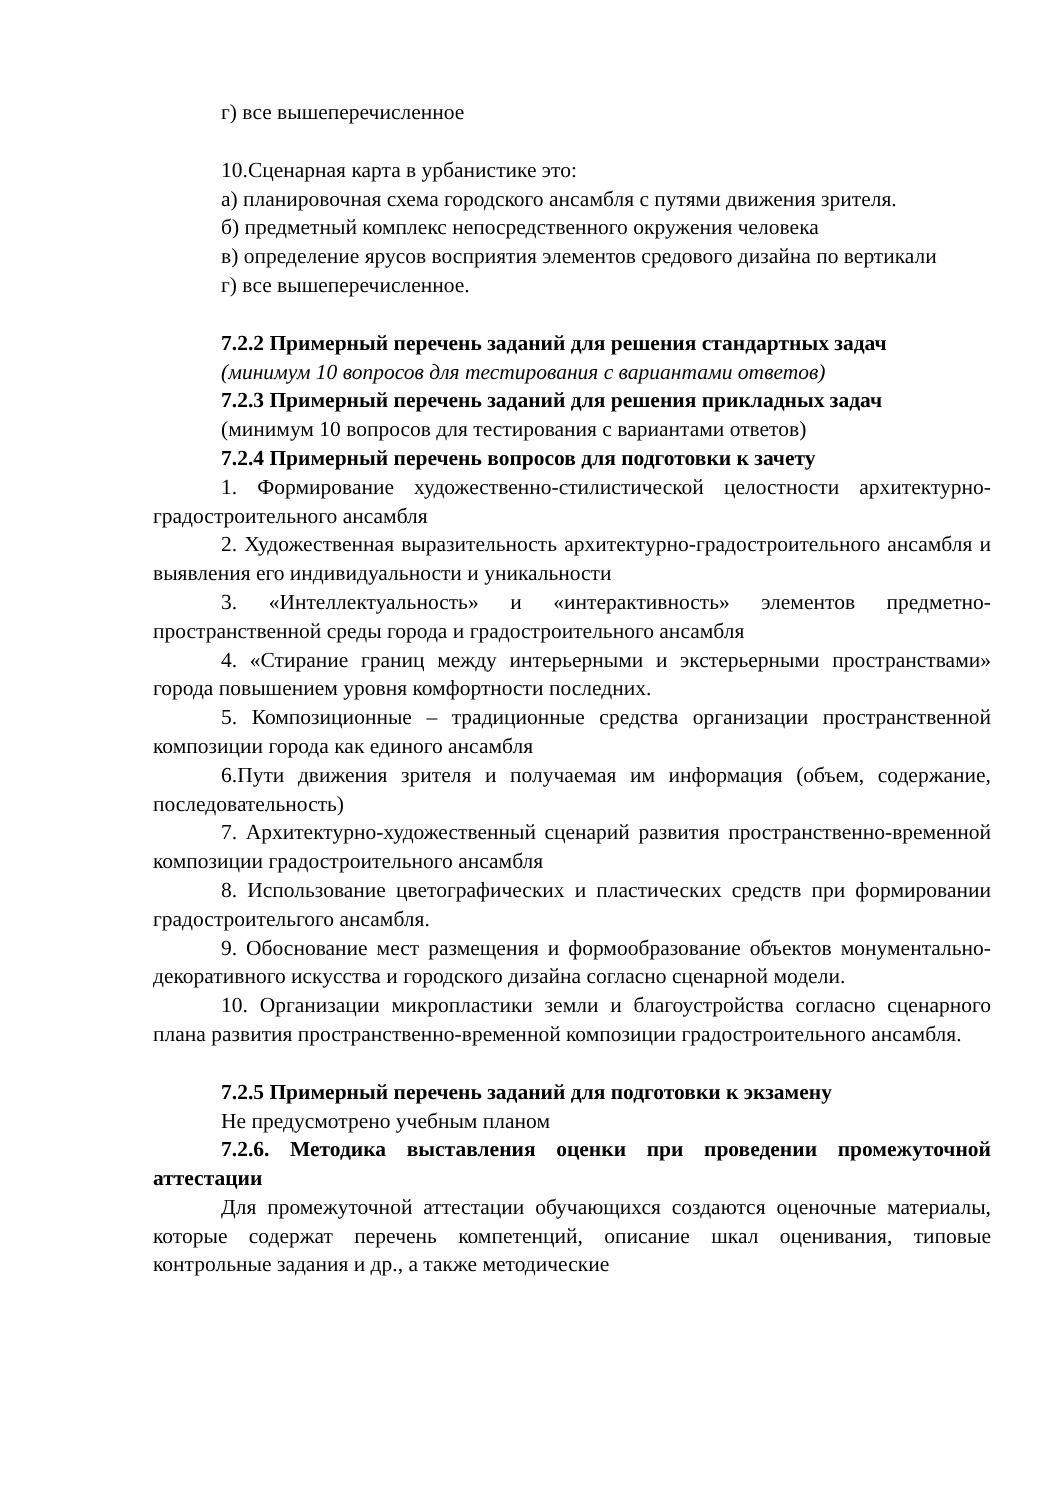г) все вышеперечисленное
10.Сценарная карта в урбанистике это:
а) планировочная схема городского ансамбля с путями движения зрителя.
б) предметный комплекс непосредственного окружения человека
в) определение ярусов восприятия элементов средового дизайна по вертикали
г) все вышеперечисленное.
7.2.2 Примерный перечень заданий для решения стандартных задач
(минимум 10 вопросов для тестирования с вариантами ответов)
7.2.3 Примерный перечень заданий для решения прикладных задач
(минимум 10 вопросов для тестирования с вариантами ответов)
7.2.4 Примерный перечень вопросов для подготовки к зачету
1. Формирование художественно-стилистической целостности архитектурно-градостроительного ансамбля
2. Художественная выразительность архитектурно-градостроительного ансамбля и выявления его индивидуальности и уникальности
3. «Интеллектуальность» и «интерактивность» элементов предметно-пространственной среды города и градостроительного ансамбля
4. «Стирание границ между интерьерными и экстерьерными пространствами» города повышением уровня комфортности последних.
5. Композиционные – традиционные средства организации пространственной композиции города как единого ансамбля
6.Пути движения зрителя и получаемая им информация (объем, содержание, последовательность)
7. Архитектурно-художественный сценарий развития пространственно-временной композиции градостроительного ансамбля
8. Использование цветографических и пластических средств при формировании градостроительгого ансамбля.
9. Обоснование мест размещения и формообразование объектов монументально-декоративного искусства и городского дизайна согласно сценарной модели.
10. Организации микропластики земли и благоустройства согласно сценарного плана развития пространственно-временной композиции градостроительного ансамбля.
7.2.5 Примерный перечень заданий для подготовки к экзамену
Не предусмотрено учебным планом
7.2.6. Методика выставления оценки при проведении промежуточной аттестации
Для промежуточной аттестации обучающихся создаются оценочные материалы, которые содержат перечень компетенций, описание шкал оценивания, типовые контрольные задания и др., а также методические